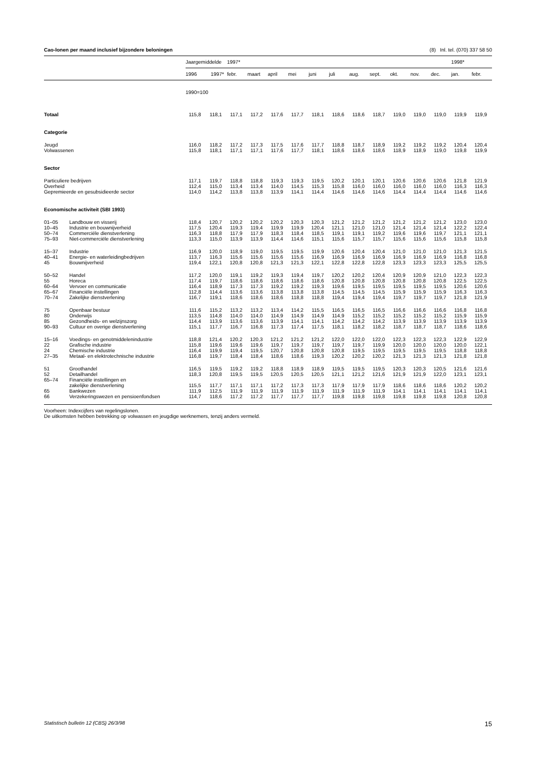Cao-lonen per maand inclusief bijzondere beloningen (8) Inl. tel. (070) 337 58 50
| | | Jaargemiddelde | | 1997* | | | | | | | | | | | 1998* | |
| --- | --- | --- | --- | --- | --- | --- | --- | --- | --- | --- | --- | --- | --- | --- | --- | --- |
| | | 1996 | 1997* | febr. | maart | april | mei | juni | juli | aug. | sept. | okt. | nov. | dec. | jan. | febr. |
| | | 1990=100 | | | | | | | | | | | | | | |
| Totaal | | 115,8 | 118,1 | 117,1 | 117,2 | 117,6 | 117,7 | 118,1 | 118,6 | 118,6 | 118,7 | 119,0 | 119,0 | 119,0 | 119,9 | 119,9 |
| Categorie | | | | | | | | | | | | | | | | |
| Jeugd | | 116,0 | 118,2 | 117,2 | 117,3 | 117,5 | 117,6 | 117,7 | 118,8 | 118,7 | 118,9 | 119,2 | 119,2 | 119,2 | 120,4 | 120,4 |
| Volwassenen | | 115,8 | 118,1 | 117,1 | 117,1 | 117,6 | 117,7 | 118,1 | 118,6 | 118,6 | 118,6 | 118,9 | 118,9 | 119,0 | 119,8 | 119,9 |
| Sector | | | | | | | | | | | | | | | | |
| Particuliere bedrijven | | 117,1 | 119,7 | 118,8 | 118,8 | 119,3 | 119,3 | 119,5 | 120,2 | 120,1 | 120,1 | 120,6 | 120,6 | 120,6 | 121,8 | 121,9 |
| Overheid | | 112,4 | 115,0 | 113,4 | 113,4 | 114,0 | 114,5 | 115,3 | 115,8 | 116,0 | 116,0 | 116,0 | 116,0 | 116,0 | 116,3 | 116,3 |
| Gepremieerde en gesubsidieerde sector | | 114,0 | 114,2 | 113,8 | 113,8 | 113,9 | 114,1 | 114,4 | 114,6 | 114,6 | 114,6 | 114,4 | 114,4 | 114,4 | 114,6 | 114,6 |
| Economische activiteit (SBI 1993) | | | | | | | | | | | | | | | | |
| 01–05 | Landbouw en visserij | 118,4 | 120,7 | 120,2 | 120,2 | 120,2 | 120,3 | 120,3 | 121,2 | 121,2 | 121,2 | 121,2 | 121,2 | 121,2 | 123,0 | 123,0 |
| 10–45 | Industrie en bouwnijverheid | 117,5 | 120,4 | 119,3 | 119,4 | 119,9 | 119,9 | 120,4 | 121,1 | 121,0 | 121,0 | 121,4 | 121,4 | 121,4 | 122,2 | 122,4 |
| 50–74 | Commerciële dienstverlening | 116,3 | 118,8 | 117,9 | 117,9 | 118,3 | 118,4 | 118,5 | 119,1 | 119,1 | 119,2 | 119,6 | 119,6 | 119,7 | 121,1 | 121,1 |
| 75–93 | Niet-commerciële dienstverlening | 113,3 | 115,0 | 113,9 | 113,9 | 114,4 | 114,6 | 115,1 | 115,6 | 115,7 | 115,7 | 115,6 | 115,6 | 115,6 | 115,8 | 115,8 |
| 15–37 | Industrie | 116,9 | 120,0 | 118,9 | 119,0 | 119,5 | 119,5 | 119,9 | 120,6 | 120,4 | 120,4 | 121,0 | 121,0 | 121,0 | 121,3 | 121,5 |
| 40–41 | Energie- en waterleidingbedrijven | 113,7 | 116,3 | 115,6 | 115,6 | 115,6 | 115,6 | 116,9 | 116,9 | 116,9 | 116,9 | 116,9 | 116,9 | 116,9 | 116,8 | 116,8 |
| 45 | Bouwnijverheid | 119,4 | 122,1 | 120,8 | 120,8 | 121,3 | 121,3 | 122,1 | 122,8 | 122,8 | 122,8 | 123,3 | 123,3 | 123,3 | 125,5 | 125,5 |
| 50–52 | Handel | 117,2 | 120,0 | 119,1 | 119,2 | 119,3 | 119,4 | 119,7 | 120,2 | 120,2 | 120,4 | 120,9 | 120,9 | 121,0 | 122,3 | 122,3 |
| 55 | Horeca | 117,4 | 119,7 | 118,6 | 118,6 | 118,6 | 118,6 | 118,6 | 120,8 | 120,8 | 120,8 | 120,8 | 120,8 | 120,8 | 122,5 | 122,5 |
| 60–64 | Vervoer en communicatie | 116,4 | 118,9 | 117,3 | 117,3 | 119,2 | 119,2 | 119,3 | 119,6 | 119,5 | 119,5 | 119,5 | 119,5 | 119,5 | 120,6 | 120,6 |
| 65–67 | Financiële instellingen | 112,8 | 114,4 | 113,6 | 113,6 | 113,8 | 113,8 | 113,8 | 114,5 | 114,5 | 114,5 | 115,9 | 115,9 | 115,9 | 116,3 | 116,3 |
| 70–74 | Zakelijke dienstverlening | 116,7 | 119,1 | 118,6 | 118,6 | 118,6 | 118,8 | 118,8 | 119,4 | 119,4 | 119,4 | 119,7 | 119,7 | 119,7 | 121,8 | 121,9 |
| 75 | Openbaar bestuur | 111,6 | 115,2 | 113,2 | 113,2 | 113,4 | 114,2 | 115,5 | 116,5 | 116,5 | 116,5 | 116,6 | 116,6 | 116,6 | 116,8 | 116,8 |
| 80 | Onderwijs | 113,5 | 114,8 | 114,0 | 114,0 | 114,9 | 114,9 | 114,9 | 114,9 | 115,2 | 115,2 | 115,2 | 115,2 | 115,2 | 115,9 | 115,9 |
| 85 | Gezondheids- en welzijnszorg | 114,4 | 113,9 | 113,6 | 113,6 | 113,9 | 114,1 | 114,1 | 114,2 | 114,2 | 114,2 | 113,9 | 113,9 | 113,9 | 113,9 | 113,9 |
| 90–93 | Cultuur en overige dienstverlening | 115,1 | 117,7 | 116,7 | 116,8 | 117,3 | 117,4 | 117,5 | 118,1 | 118,2 | 118,2 | 118,7 | 118,7 | 118,7 | 118,6 | 118,6 |
| 15–16 | Voedings- en genotmiddelenindustrie | 118,8 | 121,4 | 120,2 | 120,3 | 121,2 | 121,2 | 121,2 | 122,0 | 122,0 | 122,0 | 122,3 | 122,3 | 122,3 | 122,9 | 122,9 |
| 22 | Grafische industrie | 115,8 | 119,6 | 119,6 | 119,6 | 119,7 | 119,7 | 119,7 | 119,7 | 119,7 | 119,9 | 120,0 | 120,0 | 120,0 | 120,0 | 122,1 |
| 24 | Chemische industrie | 116,4 | 119,9 | 119,4 | 119,5 | 120,7 | 120,8 | 120,8 | 120,8 | 119,5 | 119,5 | 119,5 | 119,5 | 119,5 | 118,8 | 118,8 |
| 27–35 | Metaal- en elektrotechnische industrie | 116,8 | 119,7 | 118,4 | 118,4 | 118,6 | 118,6 | 119,3 | 120,2 | 120,2 | 120,2 | 121,3 | 121,3 | 121,3 | 121,8 | 121,8 |
| 51 | Groothandel | 116,5 | 119,5 | 119,2 | 119,2 | 118,8 | 118,9 | 118,9 | 119,5 | 119,5 | 119,5 | 120,3 | 120,3 | 120,5 | 121,6 | 121,6 |
| 52 | Detailhandel | 118,3 | 120,8 | 119,5 | 119,5 | 120,5 | 120,5 | 120,5 | 121,1 | 121,2 | 121,6 | 121,9 | 121,9 | 122,0 | 123,1 | 123,1 |
| 65–74 | Financiële instellingen en | | | | | | | | | | | | | | | |
| | zakelijke dienstverlening | 115,5 | 117,7 | 117,1 | 117,1 | 117,2 | 117,3 | 117,3 | 117,9 | 117,9 | 117,9 | 118,6 | 118,6 | 118,6 | 120,2 | 120,2 |
| 65 | Bankwezen | 111,9 | 112,5 | 111,9 | 111,9 | 111,9 | 111,9 | 111,9 | 111,9 | 111,9 | 111,9 | 114,1 | 114,1 | 114,1 | 114,1 | 114,1 |
| 66 | Verzekeringswezen en pensioenfondsen | 114,7 | 118,6 | 117,2 | 117,2 | 117,7 | 117,7 | 117,7 | 119,8 | 119,8 | 119,8 | 119,8 | 119,8 | 119,8 | 120,8 | 120,8 |
Voorheen: Indexcijfers van regelingslonen.
De uitkomsten hebben betrekking op volwassen en jeugdige werknemers, tenzij anders vermeld.
Statistisch bulletin 12 (CBS) 26/3/98 15